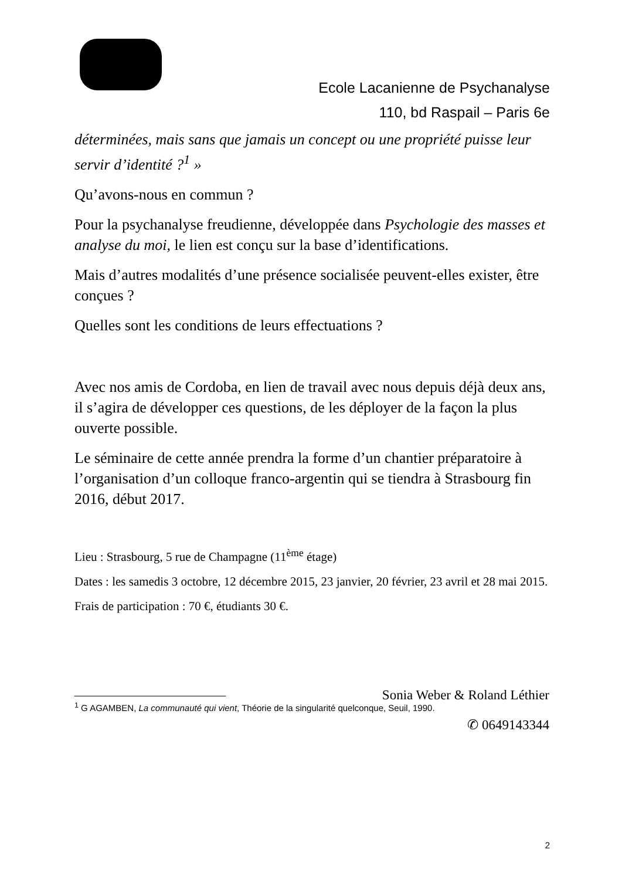Ecole Lacanienne de Psychanalyse
110, bd Raspail – Paris 6e
déterminées, mais sans que jamais un concept ou une propriété puisse leur servir d’identité ?<sup>1</sup> »
Qu’avons-nous en commun ?
Pour la psychanalyse freudienne, développée dans Psychologie des masses et analyse du moi, le lien est conçu sur la base d’identifications.
Mais d’autres modalités d’une présence socialisée peuvent-elles exister, être conçues ?
Quelles sont les conditions de leurs effectuations ?
Avec nos amis de Cordoba, en lien de travail avec nous depuis déjà deux ans, il s’agira de développer ces questions, de les déployer de la façon la plus ouverte possible.
Le séminaire de cette année prendra la forme d’un chantier préparatoire à l’organisation d’un colloque franco-argentin qui se tiendra à Strasbourg fin 2016, début 2017.
Lieu : Strasbourg, 5 rue de Champagne (11<sup>ème</sup> étage)
Dates : les samedis 3 octobre, 12 décembre 2015, 23 janvier, 20 février, 23 avril et 28 mai 2015.
Frais de participation : 70 €, étudiants 30 €.
Sonia Weber & Roland Léthier
✆ 0649143344
<sup>1</sup> G AGAMBEN, La communauté qui vient, Théorie de la singularité quelconque, Seuil, 1990.
2